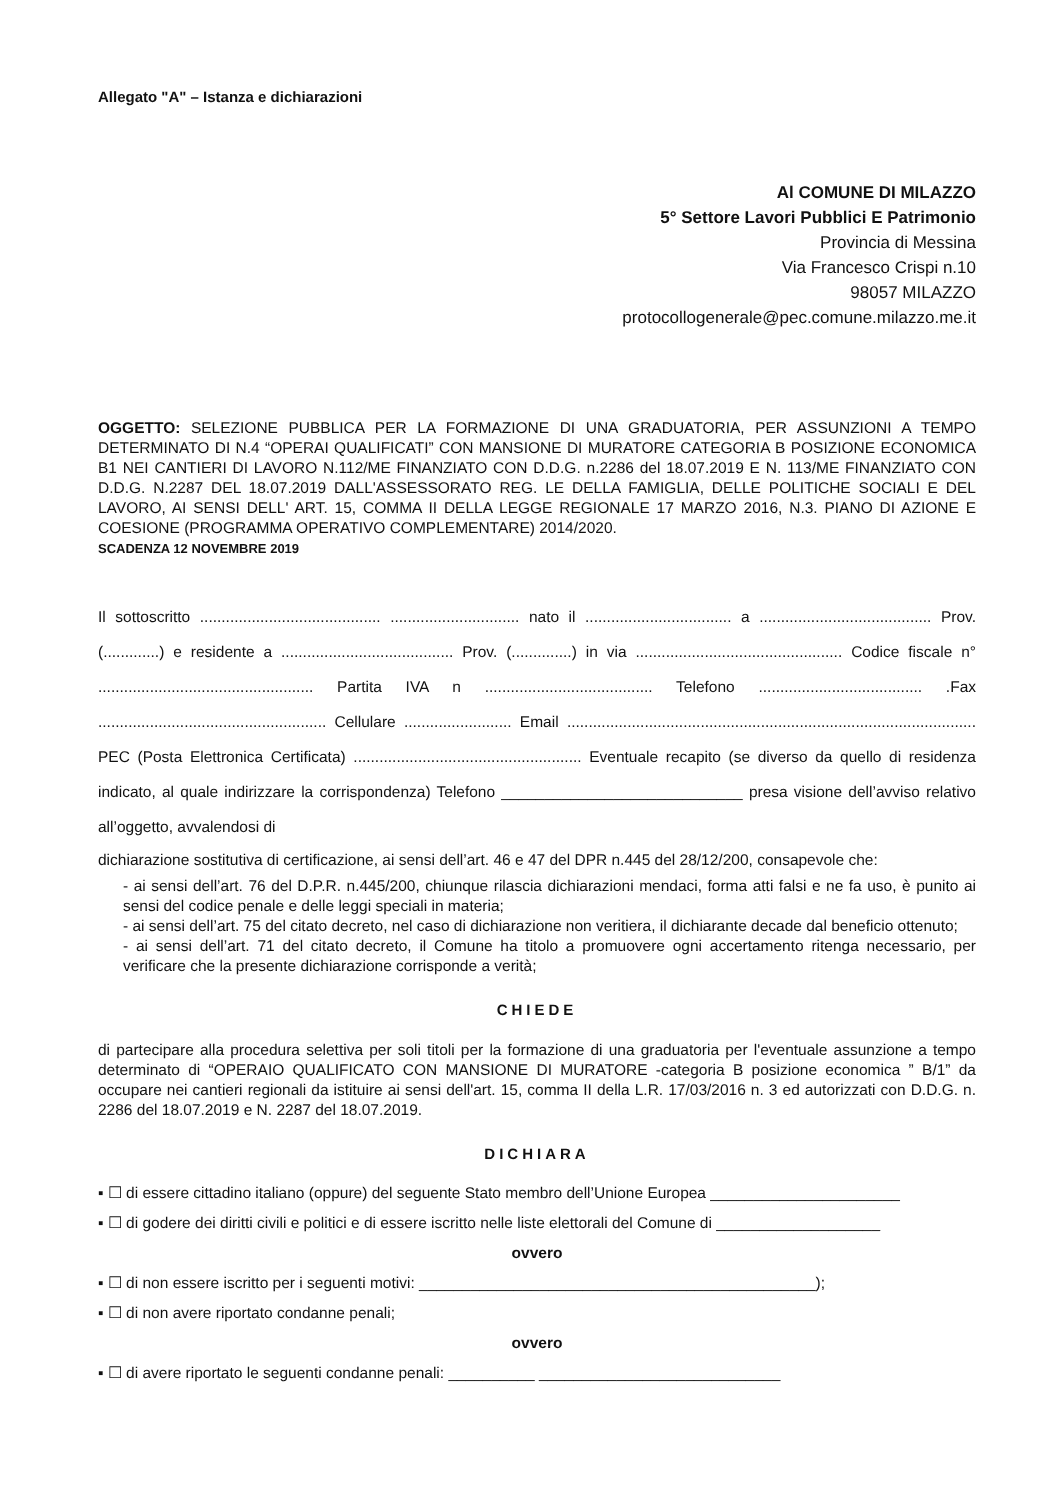Allegato "A" – Istanza e dichiarazioni
Al COMUNE DI MILAZZO
5° Settore Lavori Pubblici E Patrimonio
Provincia di Messina
Via Francesco Crispi n.10
98057 MILAZZO
protocollogenerale@pec.comune.milazzo.me.it
OGGETTO: SELEZIONE PUBBLICA PER LA FORMAZIONE DI UNA GRADUATORIA, PER ASSUNZIONI A TEMPO DETERMINATO DI N.4 “OPERAI QUALIFICATI” CON MANSIONE DI MURATORE CATEGORIA B POSIZIONE ECONOMICA B1 NEI CANTIERI DI LAVORO N.112/ME FINANZIATO CON D.D.G. n.2286 del 18.07.2019 E N. 113/ME FINANZIATO CON D.D.G. N.2287 DEL 18.07.2019 DALL'ASSESSORATO REG. LE DELLA FAMIGLIA, DELLE POLITICHE SOCIALI E DEL LAVORO, AI SENSI DELL' ART. 15, COMMA II DELLA LEGGE REGIONALE 17 MARZO 2016, N.3. PIANO DI AZIONE E COESIONE (PROGRAMMA OPERATIVO COMPLEMENTARE) 2014/2020.
SCADENZA 12 NOVEMBRE 2019
Il sottoscritto .......................................... .............................. nato il .................................. a ........................................ Prov. (.............) e residente a ........................................ Prov. (..............) in via ................................................ Codice fiscale n° .................................................. Partita IVA n ....................................... Telefono ...................................... .Fax ..................................................... Cellulare ......................... Email ............................................................................................... PEC (Posta Elettronica Certificata) ..................................................... Eventuale recapito (se diverso da quello di residenza indicato, al quale indirizzare la corrispondenza) Telefono ____________________________ presa visione dell’avviso relativo all’oggetto, avvalendosi di
dichiarazione sostitutiva di certificazione, ai sensi dell’art. 46 e 47 del DPR n.445 del 28/12/200, consapevole che:
- ai sensi dell’art. 76 del D.P.R. n.445/200, chiunque rilascia dichiarazioni mendaci, forma atti falsi e ne fa uso, è punito ai sensi del codice penale e delle leggi speciali in materia;
- ai sensi dell’art. 75 del citato decreto, nel caso di dichiarazione non veritiera, il dichiarante decade dal beneficio ottenuto;
- ai sensi dell’art. 71 del citato decreto, il Comune ha titolo a promuovere ogni accertamento ritenga necessario, per verificare che la presente dichiarazione corrisponde a verità;
CHIEDE
di partecipare alla procedura selettiva per soli titoli per la formazione di una graduatoria per l'eventuale assunzione a tempo determinato di “OPERAIO QUALIFICATO CON MANSIONE DI MURATORE -categoria B posizione economica ” B/1” da occupare nei cantieri regionali da istituire ai sensi dell'art. 15, comma II della L.R. 17/03/2016 n. 3 ed autorizzati con D.D.G. n. 2286 del 18.07.2019 e N. 2287 del 18.07.2019.
DICHIARA
▪ ☐ di essere cittadino italiano (oppure) del seguente Stato membro dell’Unione Europea ______________________
▪ ☐ di godere dei diritti civili e politici e di essere iscritto nelle liste elettorali del Comune di ___________________
ovvero
▪ ☐ di non essere iscritto per i seguenti motivi: ______________________________________________);
▪ ☐ di non avere riportato condanne penali;
ovvero
▪ ☐ di avere riportato le seguenti condanne penali: __________ ____________________________